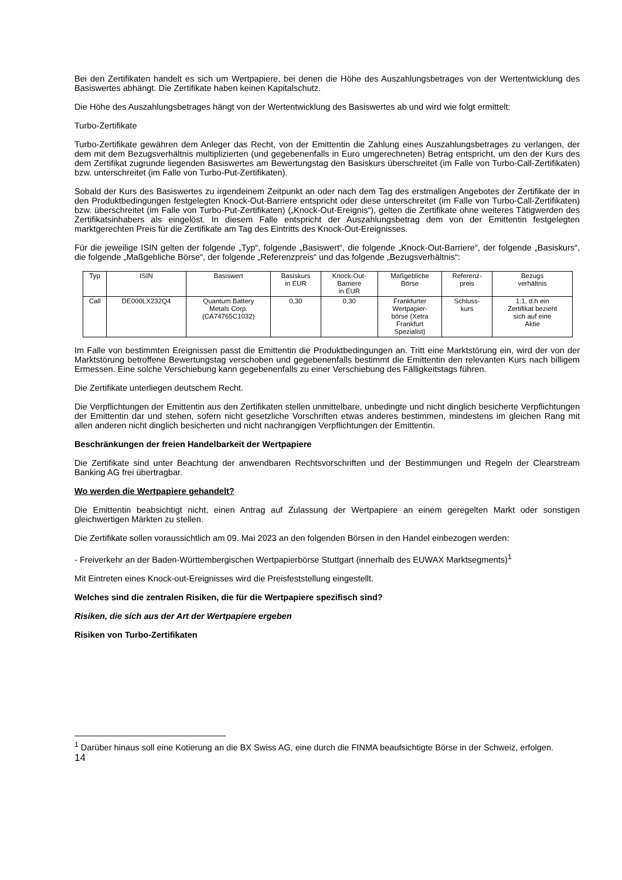Bei den Zertifikaten handelt es sich um Wertpapiere, bei denen die Höhe des Auszahlungsbetrages von der Wertentwicklung des Basiswertes abhängt. Die Zertifikate haben keinen Kapitalschutz.
Die Höhe des Auszahlungsbetrages hängt von der Wertentwicklung des Basiswertes ab und wird wie folgt ermittelt:
Turbo-Zertifikate
Turbo-Zertifikate gewähren dem Anleger das Recht, von der Emittentin die Zahlung eines Auszahlungsbetrages zu verlangen, der dem mit dem Bezugsverhältnis multiplizierten (und gegebenenfalls in Euro umgerechneten) Betrag entspricht, um den der Kurs des dem Zertifikat zugrunde liegenden Basiswertes am Bewertungstag den Basiskurs überschreitet (im Falle von Turbo-Call-Zertifikaten) bzw. unterschreitet (im Falle von Turbo-Put-Zertifikaten).
Sobald der Kurs des Basiswertes zu irgendeinem Zeitpunkt an oder nach dem Tag des erstmaligen Angebotes der Zertifikate der in den Produktbedingungen festgelegten Knock-Out-Barriere entspricht oder diese unterschreitet (im Falle von Turbo-Call-Zertifikaten) bzw. überschreitet (im Falle von Turbo-Put-Zertifikaten) („Knock-Out-Ereignis“), gelten die Zertifikate ohne weiteres Tätigwerden des Zertifikatsinhabers als eingelöst. In diesem Falle entspricht der Auszahlungsbetrag dem von der Emittentin festgelegten marktgerechten Preis für die Zertifikate am Tag des Eintritts des Knock-Out-Ereignisses.
Für die jeweilige ISIN gelten der folgende „Typ“, folgende „Basiswert“, die folgende „Knock-Out-Barriere“, der folgende „Basiskurs“, die folgende „Maßgebliche Börse“, der folgende „Referenzpreis“ und das folgende „Bezugsverhältnis“:
| Typ | ISIN | Basiswert | Basiskurs in EUR | Knock-Out- Barriere in EUR | Maßgebliche Börse | Referenz- preis | Bezugs verhältnis |
| Call | DE000LX232Q4 | Quantum Battery Metals Corp. (CA74765C1032) | 0,30 | 0,30 | Frankfurter Wertpapier- börse (Xetra Frankfurt Spezialist) | Schluss- kurs | 1:1, d.h ein Zertifikat bezieht sich auf eine Aktie |
Im Falle von bestimmten Ereignissen passt die Emittentin die Produktbedingungen an. Tritt eine Marktstörung ein, wird der von der Marktstörung betroffene Bewertungstag verschoben und gegebenenfalls bestimmt die Emittentin den relevanten Kurs nach billigem Ermessen. Eine solche Verschiebung kann gegebenenfalls zu einer Verschiebung des Fälligkeitstags führen.
Die Zertifikate unterliegen deutschem Recht.
Die Verpflichtungen der Emittentin aus den Zertifikaten stellen unmittelbare, unbedingte und nicht dinglich besicherte Verpflichtungen der Emittentin dar und stehen, sofern nicht gesetzliche Vorschriften etwas anderes bestimmen, mindestens im gleichen Rang mit allen anderen nicht dinglich besicherten und nicht nachrangigen Verpflichtungen der Emittentin.
Beschränkungen der freien Handelbarkeit der Wertpapiere
Die Zertifikate sind unter Beachtung der anwendbaren Rechtsvorschriften und der Bestimmungen und Regeln der Clearstream Banking AG frei übertragbar.
Wo werden die Wertpapiere gehandelt?
Die Emittentin beabsichtigt nicht, einen Antrag auf Zulassung der Wertpapiere an einem geregelten Markt oder sonstigen gleichwertigen Märkten zu stellen.
Die Zertifikate sollen voraussichtlich am 09. Mai 2023 an den folgenden Börsen in den Handel einbezogen werden:
- Freiverkehr an der Baden-Württembergischen Wertpapierbörse Stuttgart (innerhalb des EUWAX Marktsegments)<sup>1</sup>
Mit Eintreten eines Knock-out-Ereignisses wird die Preisfeststellung eingestellt.
Welches sind die zentralen Risiken, die für die Wertpapiere spezifisch sind?
Risiken, die sich aus der Art der Wertpapiere ergeben
Risiken von Turbo-Zertifikaten
<sup>1</sup> Darüber hinaus soll eine Kotierung an die BX Swiss AG, eine durch die FINMA beaufsichtigte Börse in der Schweiz, erfolgen.
14